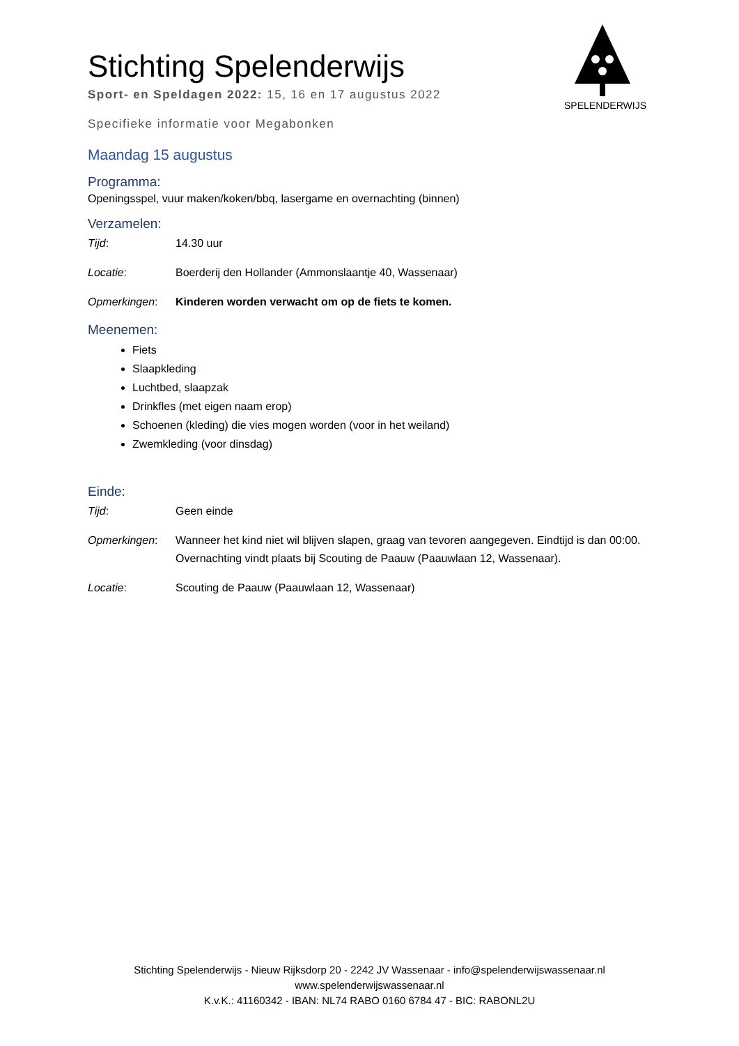SPELENDERWIJS
Stichting Spelenderwijs
Sport- en Speldagen 2022: 15, 16 en 17 augustus 2022
Specifieke informatie voor Megabonken
Maandag 15 augustus
Programma:
Openingsspel, vuur maken/koken/bbq, lasergame en overnachting (binnen)
Verzamelen:
Tijd: 14.30 uur
Locatie: Boerderij den Hollander (Ammonslaantje 40, Wassenaar)
Opmerkingen: Kinderen worden verwacht om op de fiets te komen.
Meenemen:
Fiets
Slaapkleding
Luchtbed, slaapzak
Drinkfles (met eigen naam erop)
Schoenen (kleding) die vies mogen worden (voor in het weiland)
Zwemkleding (voor dinsdag)
Einde:
Tijd: Geen einde
Opmerkingen: Wanneer het kind niet wil blijven slapen, graag van tevoren aangegeven. Eindtijd is dan 00:00. Overnachting vindt plaats bij Scouting de Paauw (Paauwlaan 12, Wassenaar).
Locatie: Scouting de Paauw (Paauwlaan 12, Wassenaar)
Stichting Spelenderwijs - Nieuw Rijksdorp 20 - 2242 JV Wassenaar - info@spelenderwijswassenaar.nl
www.spelenderwijswassenaar.nl
K.v.K.: 41160342 - IBAN: NL74 RABO 0160 6784 47 - BIC: RABONL2U